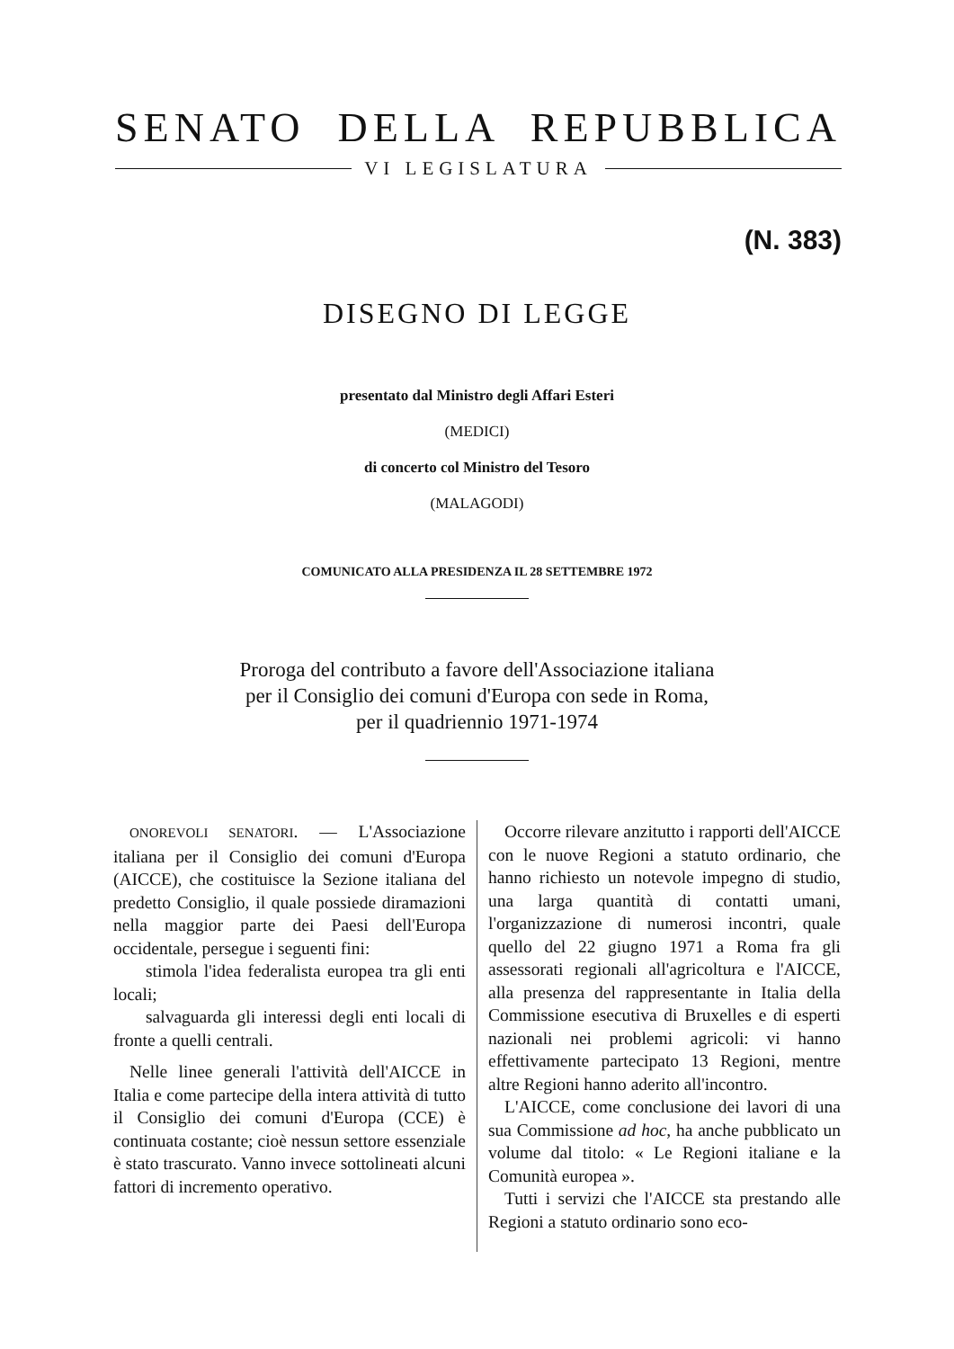SENATO DELLA REPUBBLICA
VI LEGISLATURA
(N. 383)
DISEGNO DI LEGGE
presentato dal Ministro degli Affari Esteri
(MEDICI)
di concerto col Ministro del Tesoro
(MALAGODI)
COMUNICATO ALLA PRESIDENZA IL 28 SETTEMBRE 1972
Proroga del contributo a favore dell'Associazione italiana
per il Consiglio dei comuni d'Europa con sede in Roma,
per il quadriennio 1971-1974
ONOREVOLI SENATORI. — L'Associazione italiana per il Consiglio dei comuni d'Europa (AICCE), che costituisce la Sezione italiana del predetto Consiglio, il quale possiede diramazioni nella maggior parte dei Paesi dell'Europa occidentale, persegue i seguenti fini:
stimola l'idea federalista europea tra gli enti locali;
salvaguarda gli interessi degli enti locali di fronte a quelli centrali.
Nelle linee generali l'attività dell'AICCE in Italia e come partecipe della intera attività di tutto il Consiglio dei comuni d'Europa (CCE) è continuata costante; cioè nessun settore essenziale è stato trascurato. Vanno invece sottolineati alcuni fattori di incremento operativo.
Occorre rilevare anzitutto i rapporti dell'AICCE con le nuove Regioni a statuto ordinario, che hanno richiesto un notevole impegno di studio, una larga quantità di contatti umani, l'organizzazione di numerosi incontri, quale quello del 22 giugno 1971 a Roma fra gli assessorati regionali all'agricoltura e l'AICCE, alla presenza del rappresentante in Italia della Commissione esecutiva di Bruxelles e di esperti nazionali nei problemi agricoli: vi hanno effettivamente partecipato 13 Regioni, mentre altre Regioni hanno aderito all'incontro.
L'AICCE, come conclusione dei lavori di una sua Commissione ad hoc, ha anche pubblicato un volume dal titolo: « Le Regioni italiane e la Comunità europea ».
Tutti i servizi che l'AICCE sta prestando alle Regioni a statuto ordinario sono eco-